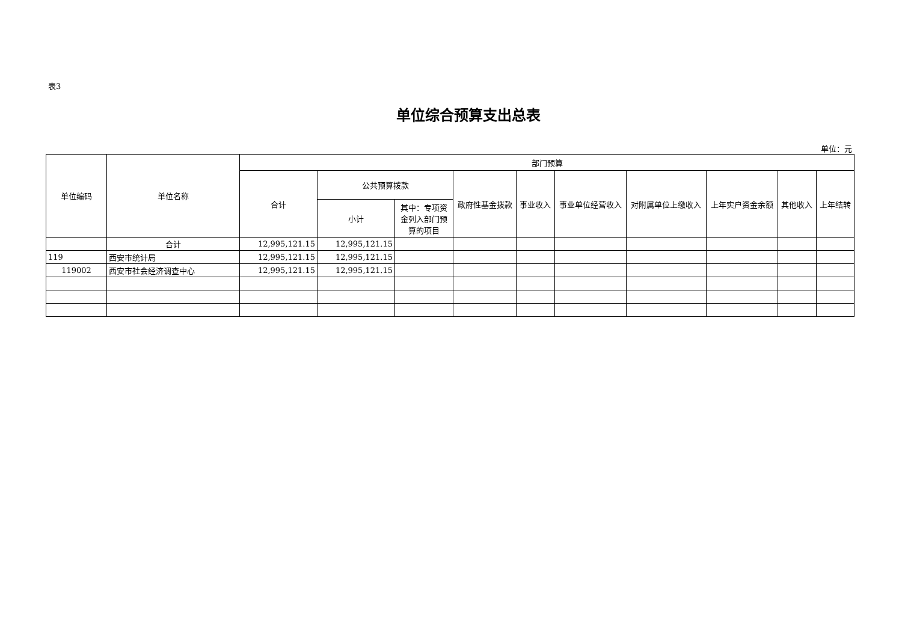表3
单位综合预算支出总表
单位：元
| 单位编码 | 单位名称 | 部门预算 | | | | | | | | | |
| --- | --- | --- | --- | --- | --- | --- | --- | --- | --- | --- | --- |
| | | 合计 | 公共预算拨款 | | 政府性基金拨款 | 事业收入 | 事业单位经营收入 | 对附属单位上缴收入 | 上年实户资金余额 | 其他收入 | 上年结转 |
| | | | 小计 | 其中：专项资金列入部门预算的项目 | | | | | | | |
| | 合计 | 12,995,121.15 | 12,995,121.15 | | | | | | | | |
| 119 | 西安市统计局 | 12,995,121.15 | 12,995,121.15 | | | | | | | | |
| 119002 | 西安市社会经济调查中心 | 12,995,121.15 | 12,995,121.15 | | | | | | | | |